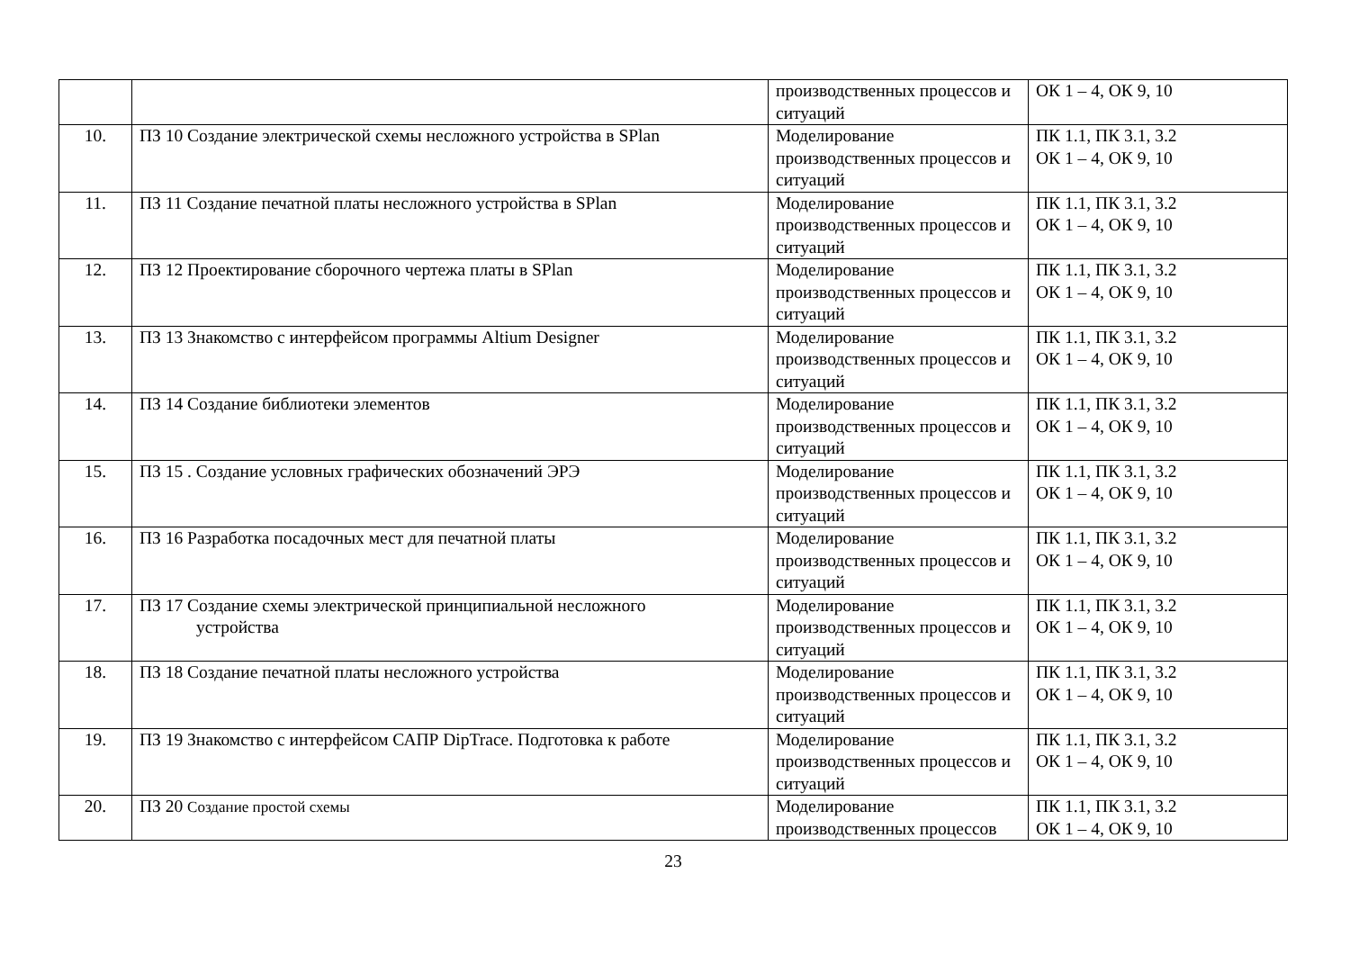| | | производственных процессов и ситуаций | ОК 1 – 4, ОК 9, 10 |
| 10. | ПЗ 10 Создание электрической схемы несложного устройства в SPlan | Моделирование производственных процессов и ситуаций | ПК 1.1, ПК 3.1, 3.2 ОК 1 – 4, ОК 9, 10 |
| 11. | ПЗ 11 Создание печатной платы несложного устройства в SPlan | Моделирование производственных процессов и ситуаций | ПК 1.1, ПК 3.1, 3.2 ОК 1 – 4, ОК 9, 10 |
| 12. | ПЗ 12 Проектирование сборочного чертежа платы в SPlan | Моделирование производственных процессов и ситуаций | ПК 1.1, ПК 3.1, 3.2 ОК 1 – 4, ОК 9, 10 |
| 13. | ПЗ 13 Знакомство с интерфейсом программы Altium Designer | Моделирование производственных процессов и ситуаций | ПК 1.1, ПК 3.1, 3.2 ОК 1 – 4, ОК 9, 10 |
| 14. | ПЗ 14 Создание библиотеки элементов | Моделирование производственных процессов и ситуаций | ПК 1.1, ПК 3.1, 3.2 ОК 1 – 4, ОК 9, 10 |
| 15. | ПЗ 15 . Создание условных графических обозначений ЭРЭ | Моделирование производственных процессов и ситуаций | ПК 1.1, ПК 3.1, 3.2 ОК 1 – 4, ОК 9, 10 |
| 16. | ПЗ 16 Разработка посадочных мест для печатной платы | Моделирование производственных процессов и ситуаций | ПК 1.1, ПК 3.1, 3.2 ОК 1 – 4, ОК 9, 10 |
| 17. | ПЗ 17 Создание схемы электрической принципиальной несложного устройства | Моделирование производственных процессов и ситуаций | ПК 1.1, ПК 3.1, 3.2 ОК 1 – 4, ОК 9, 10 |
| 18. | ПЗ 18 Создание печатной платы несложного устройства | Моделирование производственных процессов и ситуаций | ПК 1.1, ПК 3.1, 3.2 ОК 1 – 4, ОК 9, 10 |
| 19. | ПЗ 19 Знакомство с интерфейсом САПР DipTrace. Подготовка к работе | Моделирование производственных процессов и ситуаций | ПК 1.1, ПК 3.1, 3.2 ОК 1 – 4, ОК 9, 10 |
| 20. | ПЗ 20 Создание простой схемы | Моделирование производственных процессов | ПК 1.1, ПК 3.1, 3.2 ОК 1 – 4, ОК 9, 10 |
23